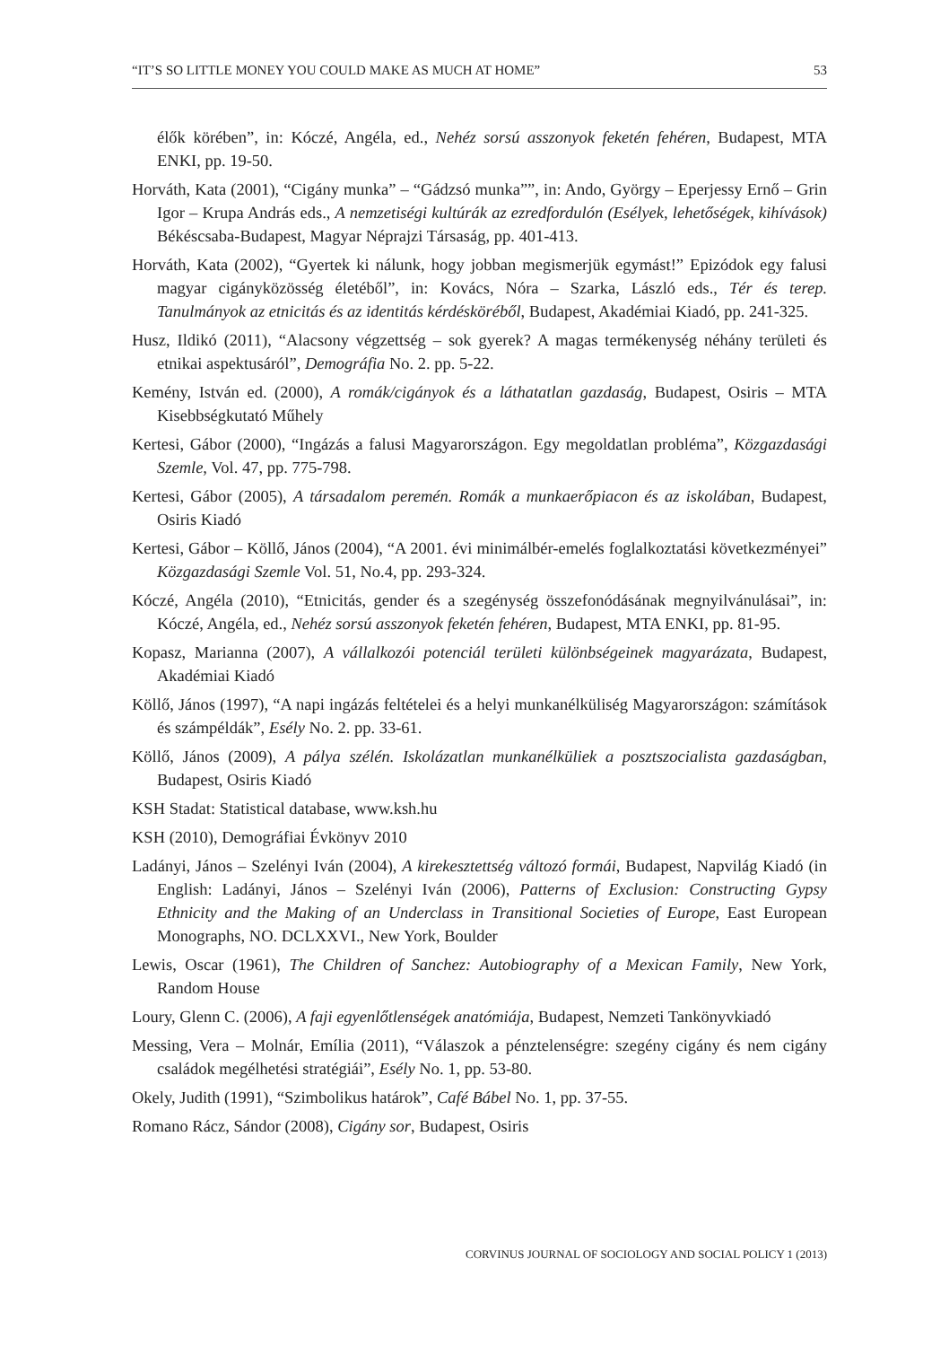“IT’S SO LITTLE MONEY YOU COULD MAKE AS MUCH AT HOME” 53
élők körében”, in: Kóczé, Angéla, ed., Nehéz sorsú asszonyok feketén fehéren, Budapest, MTA ENKI, pp. 19-50.
Horváth, Kata (2001), “Cigány munka” – “Gádzsó munka””, in: Ando, György – Eperjessy Ernő – Grin Igor – Krupa András eds., A nemzetiségi kultúrák az ezredfordulón (Esélyek, lehetőségek, kihívások) Békéscsaba-Budapest, Magyar Néprajzi Társaság, pp. 401-413.
Horváth, Kata (2002), “Gyertek ki nálunk, hogy jobban megismerjük egymást!” Epizódok egy falusi magyar cigányközösség életéből”, in: Kovács, Nóra – Szarka, László eds., Tér és terep. Tanulmányok az etnicitás és az identitás kérdésköréből, Budapest, Akadémiai Kiadó, pp. 241-325.
Husz, Ildikó (2011), “Alacsony végzettség – sok gyerek? A magas termékenység néhány területi és etnikai aspektusáról”, Demográfia No. 2. pp. 5-22.
Kemény, István ed. (2000), A romák/cigányok és a láthatatlan gazdaság, Budapest, Osiris – MTA Kisebbségkutató Műhely
Kertesi, Gábor (2000), “Ingázás a falusi Magyarországon. Egy megoldatlan probléma”, Közgazdasági Szemle, Vol. 47, pp. 775-798.
Kertesi, Gábor (2005), A társadalom peremén. Romák a munkaerőpiacon és az iskolában, Budapest, Osiris Kiadó
Kertesi, Gábor – Köllő, János (2004), “A 2001. évi minimálbér-emelés foglalkoztatási következményei” Közgazdasági Szemle Vol. 51, No.4, pp. 293-324.
Kóczé, Angéla (2010), “Etnicitás, gender és a szegénység összefonódásának megnyilvánulásai”, in: Kóczé, Angéla, ed., Nehéz sorsú asszonyok feketén fehéren, Budapest, MTA ENKI, pp. 81-95.
Kopasz, Marianna (2007), A vállalkozói potenciál területi különbségeinek magyarázata, Budapest, Akadémiai Kiadó
Köllő, János (1997), “A napi ingázás feltételei és a helyi munkanélküliség Magyarországon: számítások és számpéldák”, Esély No. 2. pp. 33-61.
Köllő, János (2009), A pálya szélén. Iskolázatlan munkanélküliek a posztszocialista gazdaságban, Budapest, Osiris Kiadó
KSH Stadat: Statistical database, www.ksh.hu
KSH (2010), Demográfiai Évkönyv 2010
Ladányi, János – Szelényi Iván (2004), A kirekesztettség változó formái, Budapest, Napvilág Kiadó (in English: Ladányi, János – Szelényi Iván (2006), Patterns of Exclusion: Constructing Gypsy Ethnicity and the Making of an Underclass in Transitional Societies of Europe, East European Monographs, NO. DCLXXVI., New York, Boulder
Lewis, Oscar (1961), The Children of Sanchez: Autobiography of a Mexican Family, New York, Random House
Loury, Glenn C. (2006), A faji egyenlőtlenségek anatómiája, Budapest, Nemzeti Tankönyvkiadó
Messing, Vera – Molnár, Emília (2011), “Válaszok a pénztelenségre: szegény cigány és nem cigány családok megélhetési stratégiái”, Esély No. 1, pp. 53-80.
Okely, Judith (1991), “Szimbolikus határok”, Café Bábel No. 1, pp. 37-55.
Romano Rácz, Sándor (2008), Cigány sor, Budapest, Osiris
CORVINUS JOURNAL OF SOCIOLOGY AND SOCIAL POLICY 1 (2013)